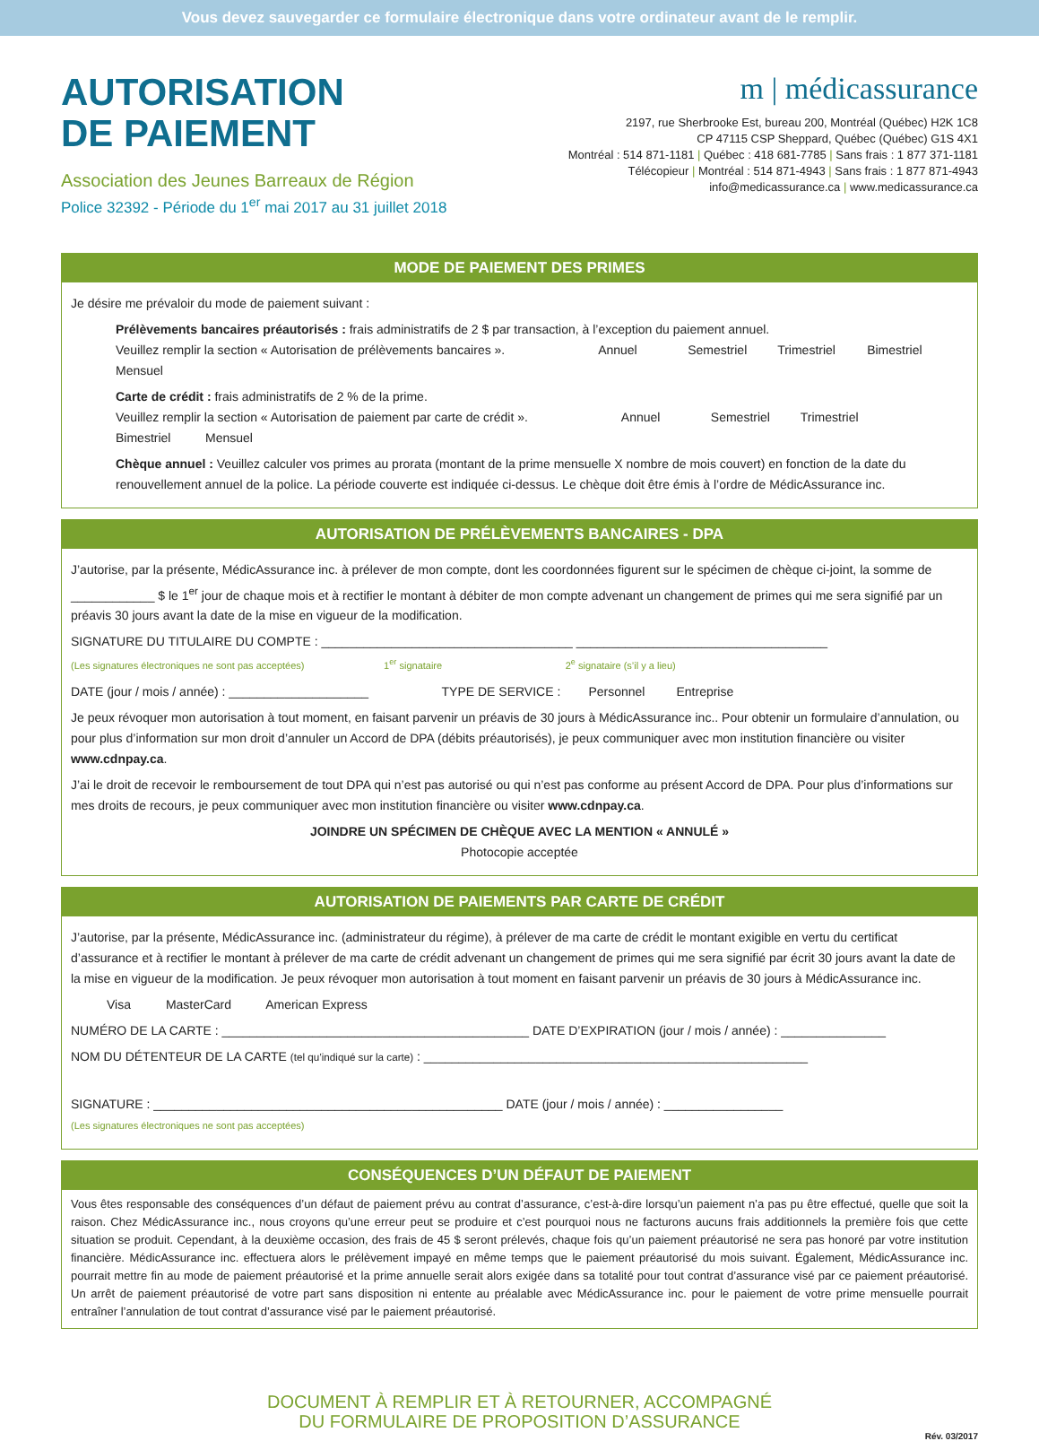Vous devez sauvegarder ce formulaire électronique dans votre ordinateur avant de le remplir.
AUTORISATION
DE PAIEMENT
Association des Jeunes Barreaux de Région
Police 32392 - Période du 1<sup>er</sup> mai 2017 au 31 juillet 2018
m | médicassurance
2197, rue Sherbrooke Est, bureau 200, Montréal (Québec) H2K 1C8
CP 47115 CSP Sheppard, Québec (Québec) G1S 4X1
Montréal : 514 871-1181 | Québec : 418 681-7785 | Sans frais : 1 877 371-1181
Télécopieur | Montréal : 514 871-4943 | Sans frais : 1 877 871-4943
info@medicassurance.ca | www.medicassurance.ca
MODE DE PAIEMENT DES PRIMES
Je désire me prévaloir du mode de paiement suivant :
Prélèvements bancaires préautorisés : frais administratifs de 2 $ par transaction, à l’exception du paiement annuel.
Veuillez remplir la section « Autorisation de prélèvements bancaires ». Annuel Semestriel Trimestriel Bimestriel Mensuel
Carte de crédit : frais administratifs de 2 % de la prime.
Veuillez remplir la section « Autorisation de paiement par carte de crédit ». Annuel Semestriel Trimestriel Bimestriel Mensuel
Chèque annuel : Veuillez calculer vos primes au prorata (montant de la prime mensuelle X nombre de mois couvert) en fonction de la date du renouvellement annuel de la police. La période couverte est indiquée ci-dessus. Le chèque doit être émis à l’ordre de MédicAssurance inc.
AUTORISATION DE PRÉLÈVEMENTS BANCAIRES - DPA
J’autorise, par la présente, MédicAssurance inc. à prélever de mon compte, dont les coordonnées figurent sur le spécimen de chèque ci-joint, la somme de ____________ $ le 1<sup>er</sup> jour de chaque mois et à rectifier le montant à débiter de mon compte advenant un changement de primes qui me sera signifié par un préavis 30 jours avant la date de la mise en vigueur de la modification.
SIGNATURE DU TITULAIRE DU COMPTE : ____________________________________ ____________________________________
(Les signatures électroniques ne sont pas acceptées) 1<sup>er</sup> signataire 2<sup>e</sup> signataire (s’il y a lieu)
DATE (jour / mois / année) : ____________________ TYPE DE SERVICE : Personnel Entreprise
Je peux révoquer mon autorisation à tout moment, en faisant parvenir un préavis de 30 jours à MédicAssurance inc.. Pour obtenir un formulaire d’annulation, ou pour plus d’information sur mon droit d’annuler un Accord de DPA (débits préautorisés), je peux communiquer avec mon institution financière ou visiter www.cdnpay.ca.
J’ai le droit de recevoir le remboursement de tout DPA qui n’est pas autorisé ou qui n’est pas conforme au présent Accord de DPA. Pour plus d’informations sur mes droits de recours, je peux communiquer avec mon institution financière ou visiter www.cdnpay.ca.
JOINDRE UN SPÉCIMEN DE CHÈQUE AVEC LA MENTION « ANNULÉ »
Photocopie acceptée
AUTORISATION DE PAIEMENTS PAR CARTE DE CRÉDIT
J’autorise, par la présente, MédicAssurance inc. (administrateur du régime), à prélever de ma carte de crédit le montant exigible en vertu du certificat d’assurance et à rectifier le montant à prélever de ma carte de crédit advenant un changement de primes qui me sera signifié par écrit 30 jours avant la date de la mise en vigueur de la modification. Je peux révoquer mon autorisation à tout moment en faisant parvenir un préavis de 30 jours à MédicAssurance inc.
Visa MasterCard American Express
NUMÉRO DE LA CARTE : ____________________________________________ DATE D’EXPIRATION (jour / mois / année) : _______________
NOM DU DÉTENTEUR DE LA CARTE (tel qu’indiqué sur la carte) : _______________________________________________________
SIGNATURE : __________________________________________________ DATE (jour / mois / année) : _________________
(Les signatures électroniques ne sont pas acceptées)
CONSÉQUENCES D’UN DÉFAUT DE PAIEMENT
Vous êtes responsable des conséquences d’un défaut de paiement prévu au contrat d’assurance, c’est-à-dire lorsqu’un paiement n’a pas pu être effectué, quelle que soit la raison. Chez MédicAssurance inc., nous croyons qu’une erreur peut se produire et c’est pourquoi nous ne facturons aucuns frais additionnels la première fois que cette situation se produit. Cependant, à la deuxième occasion, des frais de 45 $ seront prélevés, chaque fois qu’un paiement préautorisé ne sera pas honoré par votre institution financière. MédicAssurance inc. effectuera alors le prélèvement impayé en même temps que le paiement préautorisé du mois suivant. Également, MédicAssurance inc. pourrait mettre fin au mode de paiement préautorisé et la prime annuelle serait alors exigée dans sa totalité pour tout contrat d’assurance visé par ce paiement préautorisé. Un arrêt de paiement préautorisé de votre part sans disposition ni entente au préalable avec MédicAssurance inc. pour le paiement de votre prime mensuelle pourrait entraîner l’annulation de tout contrat d’assurance visé par le paiement préautorisé.
DOCUMENT À REMPLIR ET À RETOURNER, ACCOMPAGNÉ
DU FORMULAIRE DE PROPOSITION D’ASSURANCE
Rév. 03/2017